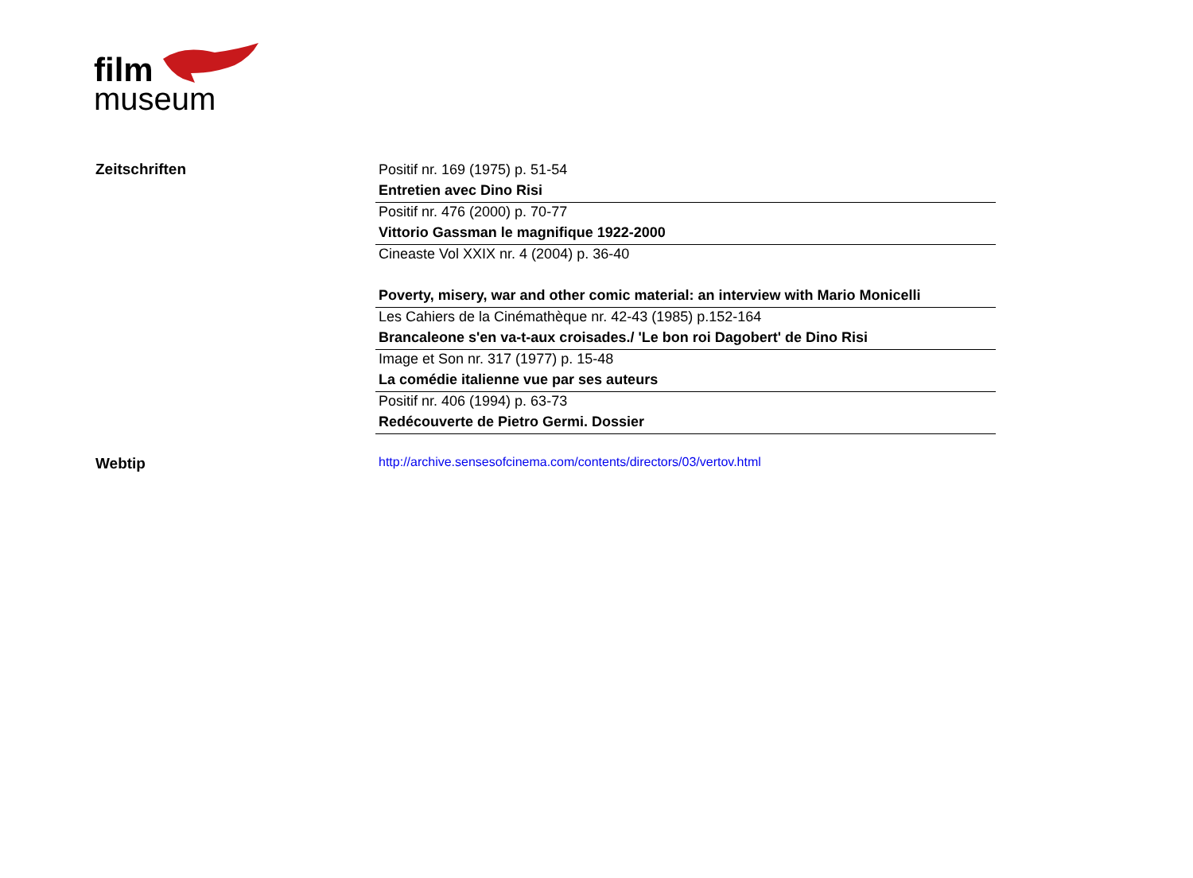film
museum
Zeitschriften
| Positif nr. 169 (1975) p. 51-54 |
| Entretien avec Dino Risi |
| Positif nr. 476 (2000) p. 70-77 |
| Vittorio Gassman le magnifique 1922-2000 |
| Cineaste Vol XXIX nr. 4 (2004) p. 36-40 |
| Poverty, misery, war and other comic material: an interview with Mario Monicelli |
| Les Cahiers de la Cinémathèque nr. 42-43 (1985) p.152-164 |
| Brancaleone s'en va-t-aux croisades./ 'Le bon roi Dagobert' de Dino Risi |
| Image et Son nr. 317 (1977) p. 15-48 |
| La comédie italienne vue par ses auteurs |
| Positif nr. 406 (1994) p. 63-73 |
| Redécouverte de Pietro Germi. Dossier |
Webtip
http://archive.sensesofcinema.com/contents/directors/03/vertov.html